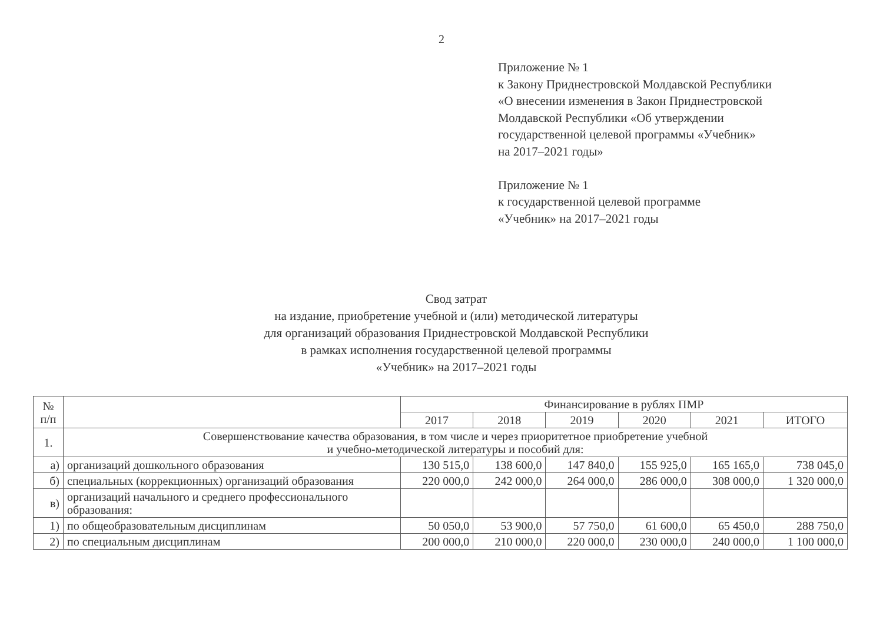2
Приложение № 1
к Закону Приднестровской Молдавской Республики
«О внесении изменения в Закон Приднестровской
Молдавской Республики «Об утверждении
государственной целевой программы «Учебник»
на 2017–2021 годы»
Приложение № 1
к государственной целевой программе
«Учебник» на 2017–2021 годы
Свод затрат
на издание, приобретение учебной и (или) методической литературы
для организаций образования Приднестровской Молдавской Республики
в рамках исполнения государственной целевой программы
«Учебник» на 2017–2021 годы
| № п/п | | Финансирование в рублях ПМР | | | | | |
| --- | --- | --- | --- | --- | --- | --- | --- |
| | | 2017 | 2018 | 2019 | 2020 | 2021 | ИТОГО |
| 1. | Совершенствование качества образования, в том числе и через приоритетное приобретение учебной и учебно-методической литературы и пособий для: | | | | | | |
| а) | организаций дошкольного образования | 130 515,0 | 138 600,0 | 147 840,0 | 155 925,0 | 165 165,0 | 738 045,0 |
| б) | специальных (коррекционных) организаций образования | 220 000,0 | 242 000,0 | 264 000,0 | 286 000,0 | 308 000,0 | 1 320 000,0 |
| в) | организаций начального и среднего профессионального образования: | | | | | | |
| 1) | по общеобразовательным дисциплинам | 50 050,0 | 53 900,0 | 57 750,0 | 61 600,0 | 65 450,0 | 288 750,0 |
| 2) | по специальным дисциплинам | 200 000,0 | 210 000,0 | 220 000,0 | 230 000,0 | 240 000,0 | 1 100 000,0 |